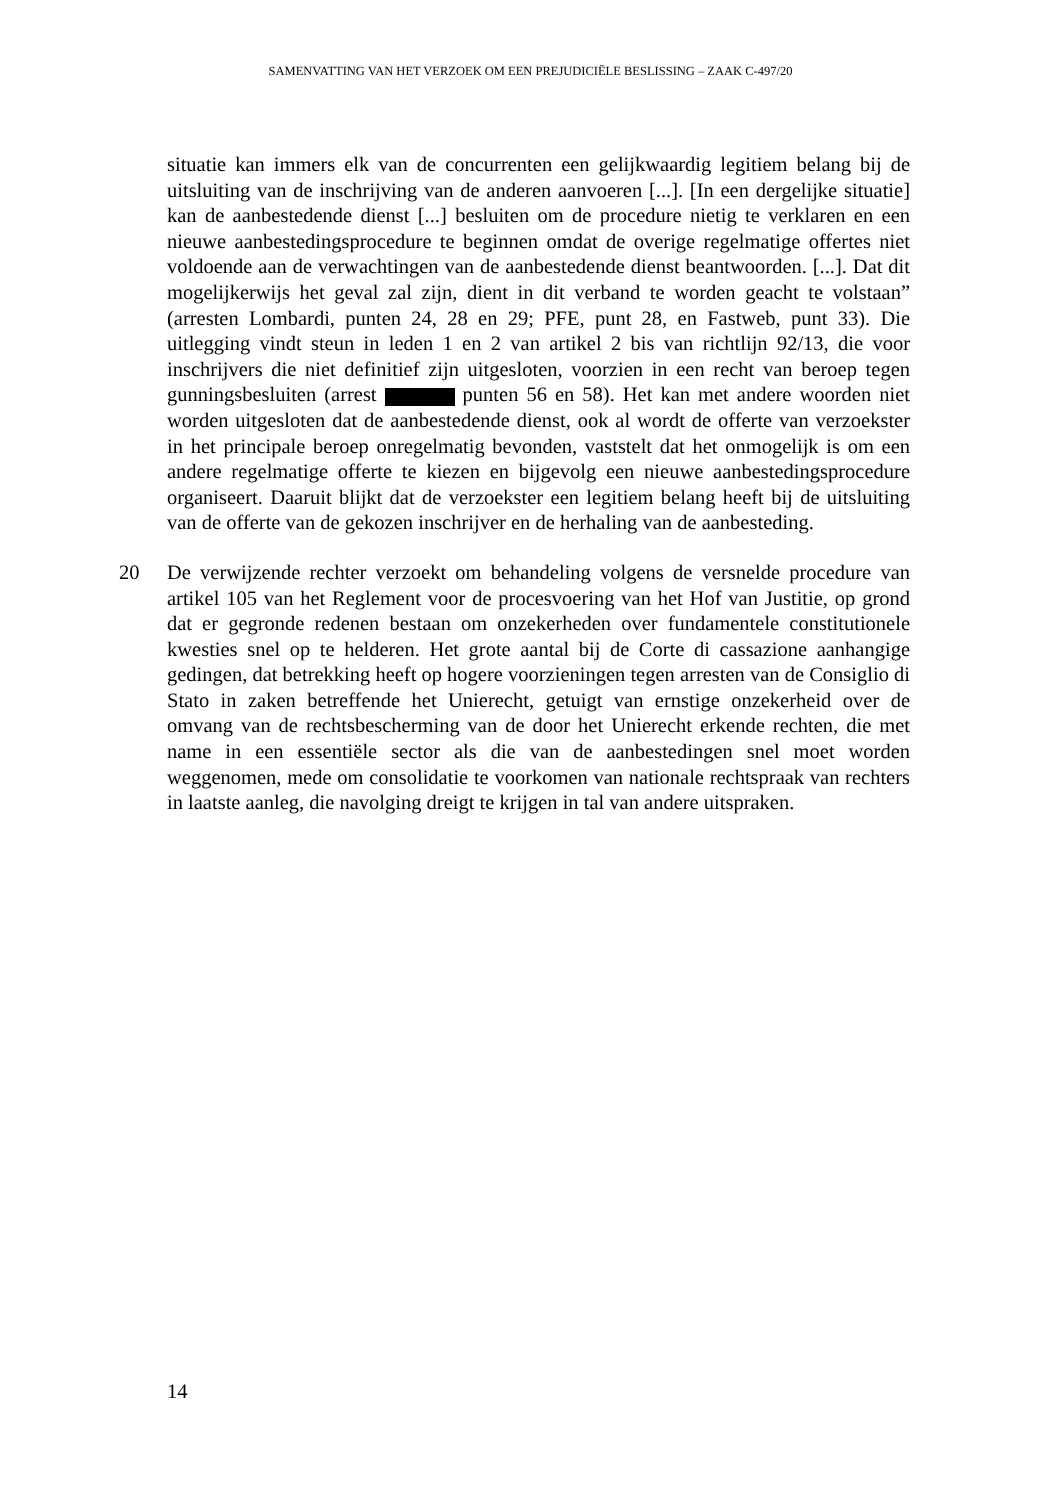SAMENVATTING VAN HET VERZOEK OM EEN PREJUDICIËLE BESLISSING – ZAAK C-497/20
situatie kan immers elk van de concurrenten een gelijkwaardig legitiem belang bij de uitsluiting van de inschrijving van de anderen aanvoeren [...]. [In een dergelijke situatie] kan de aanbestedende dienst [...] besluiten om de procedure nietig te verklaren en een nieuwe aanbestedingsprocedure te beginnen omdat de overige regelmatige offertes niet voldoende aan de verwachtingen van de aanbestedende dienst beantwoorden. [...]. Dat dit mogelijkerwijs het geval zal zijn, dient in dit verband te worden geacht te volstaan” (arresten Lombardi, punten 24, 28 en 29; PFE, punt 28, en Fastweb, punt 33). Die uitlegging vindt steun in leden 1 en 2 van artikel 2 bis van richtlijn 92/13, die voor inschrijvers die niet definitief zijn uitgesloten, voorzien in een recht van beroep tegen gunningsbesluiten (arrest punten 56 en 58). Het kan met andere woorden niet worden uitgesloten dat de aanbestedende dienst, ook al wordt de offerte van verzoekster in het principale beroep onregelmatig bevonden, vaststelt dat het onmogelijk is om een andere regelmatige offerte te kiezen en bijgevolg een nieuwe aanbestedingsprocedure organiseert. Daaruit blijkt dat de verzoekster een legitiem belang heeft bij de uitsluiting van de offerte van de gekozen inschrijver en de herhaling van de aanbesteding.
20 De verwijzende rechter verzoekt om behandeling volgens de versnelde procedure van artikel 105 van het Reglement voor de procesvoering van het Hof van Justitie, op grond dat er gegronde redenen bestaan om onzekerheden over fundamentele constitutionele kwesties snel op te helderen. Het grote aantal bij de Corte di cassazione aanhangige gedingen, dat betrekking heeft op hogere voorzieningen tegen arresten van de Consiglio di Stato in zaken betreffende het Unierecht, getuigt van ernstige onzekerheid over de omvang van de rechtsbescherming van de door het Unierecht erkende rechten, die met name in een essentiële sector als die van de aanbestedingen snel moet worden weggenomen, mede om consolidatie te voorkomen van nationale rechtspraak van rechters in laatste aanleg, die navolging dreigt te krijgen in tal van andere uitspraken.
14